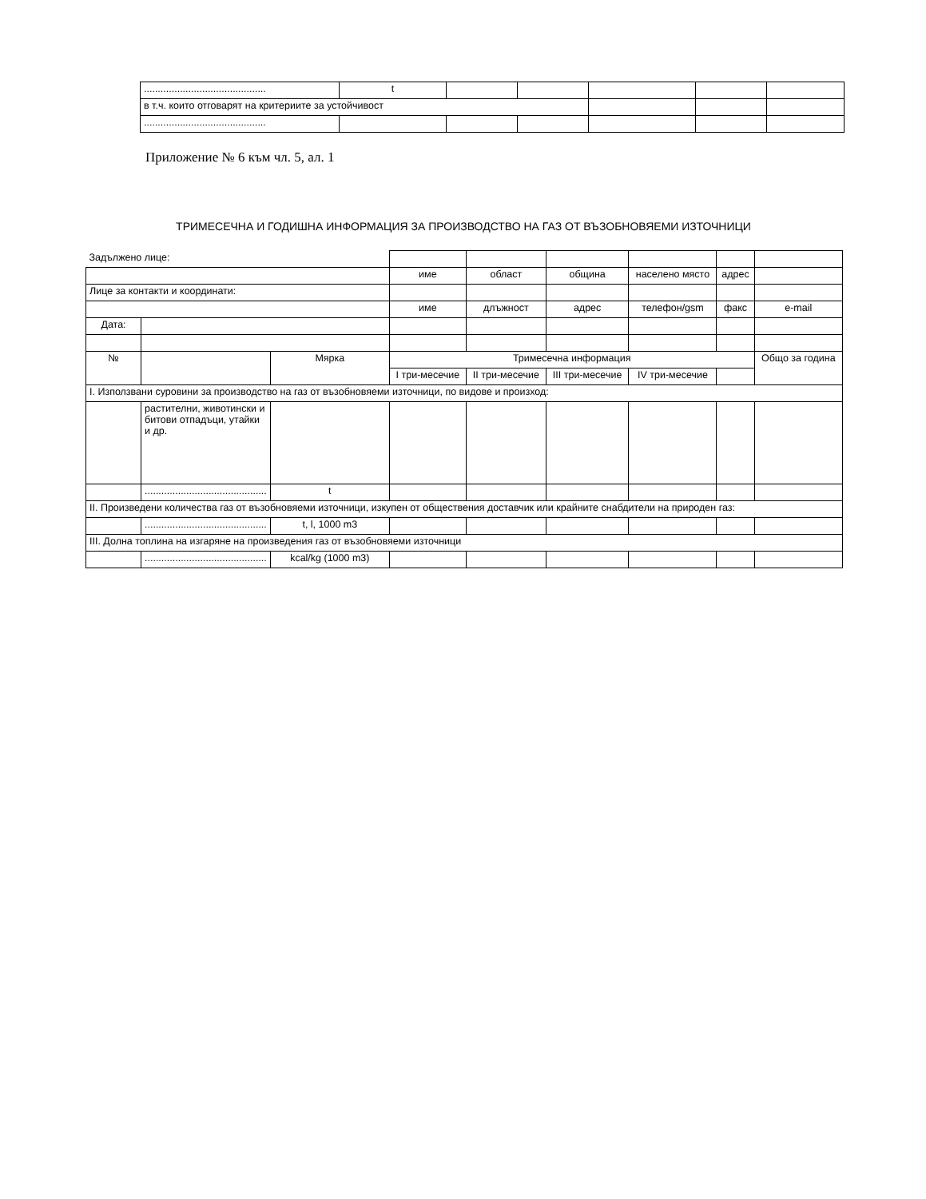| ............................................ | t | | | | | |
| в т.ч. които отговарят на критериите за устойчивост | | | | | | |
| ............................................ | | | | | | |
Приложение № 6 към чл. 5, ал. 1
ТРИМЕСЕЧНА И ГОДИШНА ИНФОРМАЦИЯ ЗА ПРОИЗВОДСТВО НА ГАЗ ОТ ВЪЗОБНОВЯЕМИ ИЗТОЧНИЦИ
| Задължено лице: | | | | | | | | |
| | | | име | област | община | населено място | адрес | |
| Лице за контакти и координати: | | | | | | | | |
| | | | име | длъжност | адрес | телефон/gsm | факс | e-mail |
| Дата: | | | | | | | | |
| № | | Мярка | Тримесечна информация | | | | | Общо за година |
| | | | I три-месечие | II три-месечие | III три-месечие | IV три-месечие | | |
| I. Използвани суровини за производство на газ от възобновяеми източници, по видове и произход: | | | | | | | | |
| | растителни, животински и битови отпадъци, утайки и др. | | | | | | | |
| | ............................................ | t | | | | | | |
| II. Произведени количества газ от възобновяеми източници, изкупен от обществения доставчик или крайните снабдители на природен газ: | | | | | | | | |
| | ............................................ | t, l, 1000 m3 | | | | | | |
| III. Долна топлина на изгаряне на произведения газ от възобновяеми източници | | | | | | | | |
| | ............................................ | kcal/kg (1000 m3) | | | | | | |